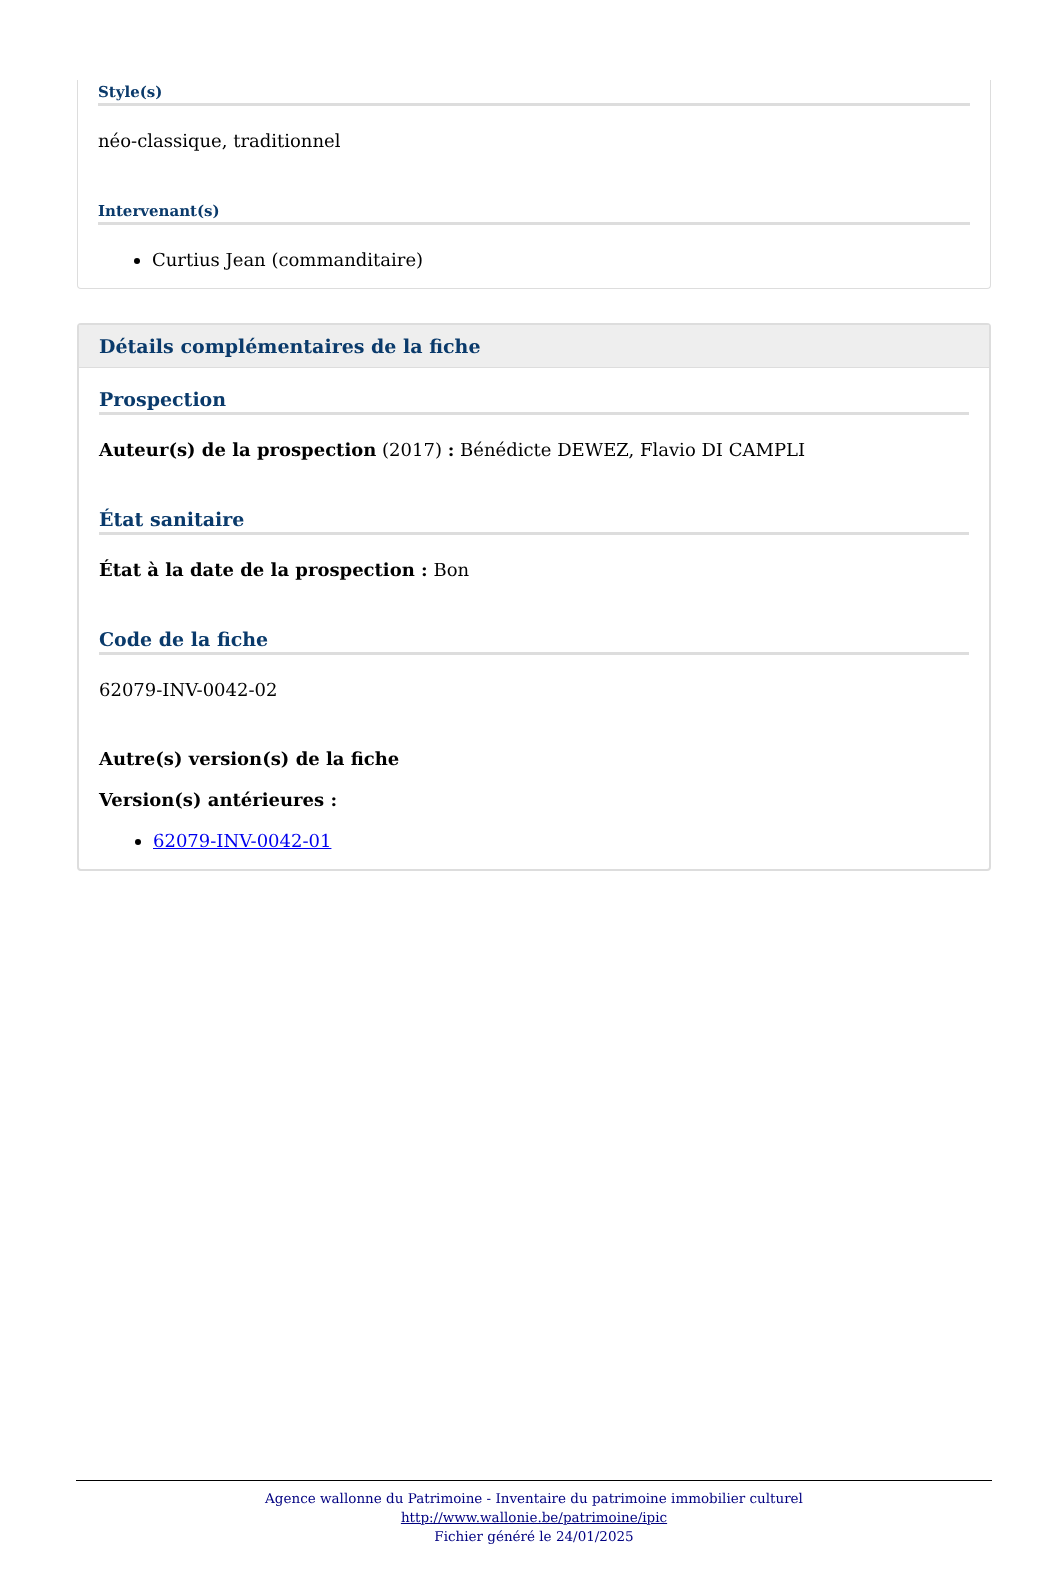Style(s)
néo-classique, traditionnel
Intervenant(s)
Curtius Jean (commanditaire)
Détails complémentaires de la fiche
Prospection
Auteur(s) de la prospection (2017) : Bénédicte DEWEZ, Flavio DI CAMPLI
État sanitaire
État à la date de la prospection : Bon
Code de la fiche
62079-INV-0042-02
Autre(s) version(s) de la fiche
Version(s) antérieures :
62079-INV-0042-01
Agence wallonne du Patrimoine - Inventaire du patrimoine immobilier culturel
http://www.wallonie.be/patrimoine/ipic
Fichier généré le 24/01/2025